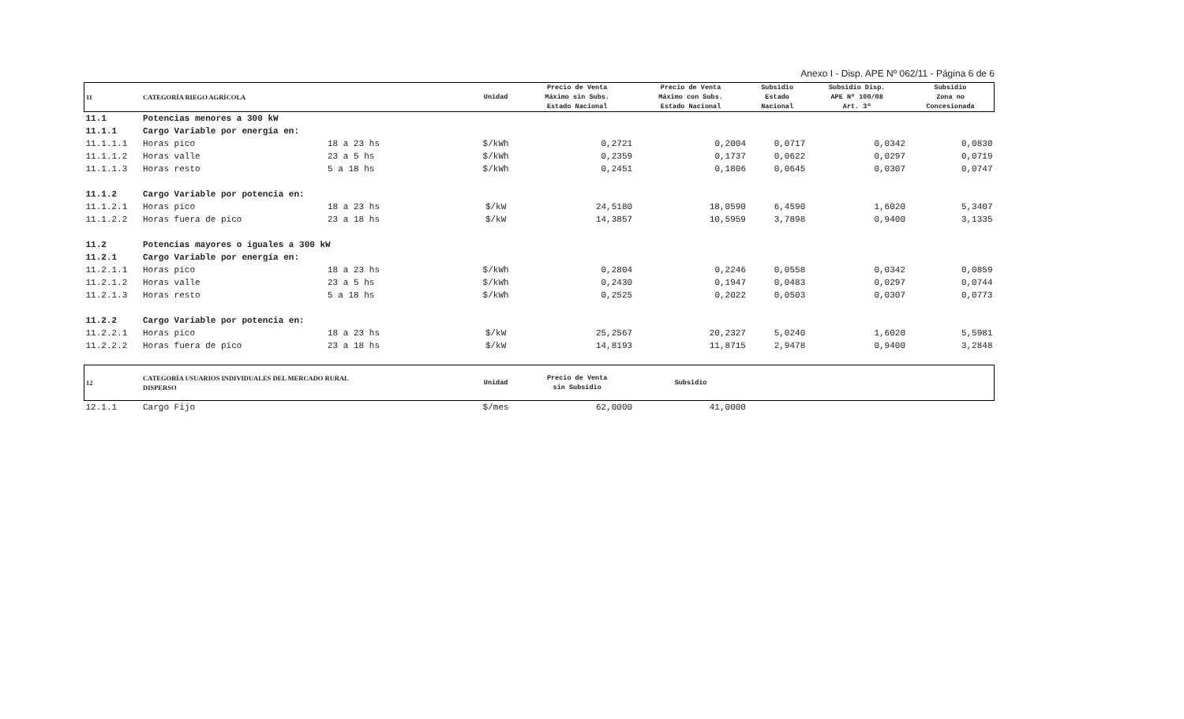Anexo I - Disp. APE Nº 062/11 - Página 6 de 6
| 11 | CATEGORÍA RIEGO AGRÍCOLA | | Unidad | Precio de Venta Máximo sin Subs. Estado Nacional | Precio de Venta Máximo con Subs. Estado Nacional | Subsidio Estado Nacional | Subsidio Disp. APE Nº 100/08 Art. 3º | Subsidio Zona no Concesionada |
| --- | --- | --- | --- | --- | --- | --- | --- | --- |
| 11.1 | Potencias menores a 300 kW | | | | | | | |
| 11.1.1 | Cargo Variable por energía en: | | | | | | | |
| 11.1.1.1 | Horas pico | 18 a 23 hs | $/kWh | 0,2721 | 0,2004 | 0,0717 | 0,0342 | 0,0830 |
| 11.1.1.2 | Horas valle | 23 a 5 hs | $/kWh | 0,2359 | 0,1737 | 0,0622 | 0,0297 | 0,0719 |
| 11.1.1.3 | Horas resto | 5 a 18 hs | $/kWh | 0,2451 | 0,1806 | 0,0645 | 0,0307 | 0,0747 |
| 11.1.2 | Cargo Variable por potencia en: | | | | | | | |
| 11.1.2.1 | Horas pico | 18 a 23 hs | $/kW | 24,5180 | 18,0590 | 6,4590 | 1,6020 | 5,3407 |
| 11.1.2.2 | Horas fuera de pico | 23 a 18 hs | $/kW | 14,3857 | 10,5959 | 3,7898 | 0,9400 | 3,1335 |
| 11.2 | Potencias mayores o iguales a 300 kW | | | | | | | |
| 11.2.1 | Cargo Variable por energía en: | | | | | | | |
| 11.2.1.1 | Horas pico | 18 a 23 hs | $/kWh | 0,2804 | 0,2246 | 0,0558 | 0,0342 | 0,0859 |
| 11.2.1.2 | Horas valle | 23 a 5 hs | $/kWh | 0,2430 | 0,1947 | 0,0483 | 0,0297 | 0,0744 |
| 11.2.1.3 | Horas resto | 5 a 18 hs | $/kWh | 0,2525 | 0,2022 | 0,0503 | 0,0307 | 0,0773 |
| 11.2.2 | Cargo Variable por potencia en: | | | | | | | |
| 11.2.2.1 | Horas pico | 18 a 23 hs | $/kW | 25,2567 | 20,2327 | 5,0240 | 1,6020 | 5,5981 |
| 11.2.2.2 | Horas fuera de pico | 23 a 18 hs | $/kW | 14,8193 | 11,8715 | 2,9478 | 0,9400 | 3,2848 |
| 12 | CATEGORÍA USUARIOS INDIVIDUALES DEL MERCADO RURAL DISPERSO | | Unidad | Precio de Venta sin Subsidio | Subsidio | | | |
| 12.1.1 | Cargo Fijo | | $/mes | 62,0000 | 41,0000 | | | |